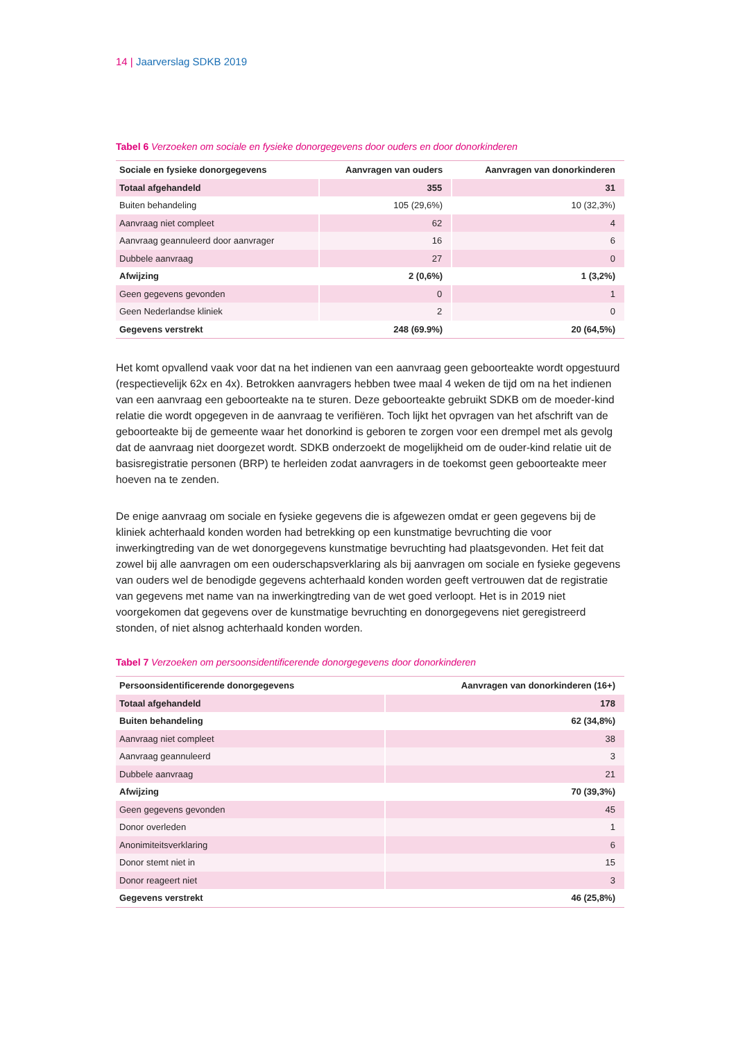14 | Jaarverslag SDKB 2019
Tabel 6 Verzoeken om sociale en fysieke donorgegevens door ouders en door donorkinderen
| Sociale en fysieke donorgegevens | Aanvragen van ouders | Aanvragen van donorkinderen |
| --- | --- | --- |
| Totaal afgehandeld | 355 | 31 |
| Buiten behandeling | 105 (29,6%) | 10 (32,3%) |
| Aanvraag niet compleet | 62 | 4 |
| Aanvraag geannuleerd door aanvrager | 16 | 6 |
| Dubbele aanvraag | 27 | 0 |
| Afwijzing | 2 (0,6%) | 1 (3,2%) |
| Geen gegevens gevonden | 0 | 1 |
| Geen Nederlandse kliniek | 2 | 0 |
| Gegevens verstrekt | 248 (69.9%) | 20 (64,5%) |
Het komt opvallend vaak voor dat na het indienen van een aanvraag geen geboorteakte wordt opgestuurd (respectievelijk 62x en 4x). Betrokken aanvragers hebben twee maal 4 weken de tijd om na het indienen van een aanvraag een geboorteakte na te sturen. Deze geboorteakte gebruikt SDKB om de moeder-kind relatie die wordt opgegeven in de aanvraag te verifiëren. Toch lijkt het opvragen van het afschrift van de geboorteakte bij de gemeente waar het donorkind is geboren te zorgen voor een drempel met als gevolg dat de aanvraag niet doorgezet wordt. SDKB onderzoekt de mogelijkheid om de ouder-kind relatie uit de basisregistratie personen (BRP) te herleiden zodat aanvragers in de toekomst geen geboorteakte meer hoeven na te zenden.
De enige aanvraag om sociale en fysieke gegevens die is afgewezen omdat er geen gegevens bij de kliniek achterhaald konden worden had betrekking op een kunstmatige bevruchting die voor inwerkingtreding van de wet donorgegevens kunstmatige bevruchting had plaatsgevonden. Het feit dat zowel bij alle aanvragen om een ouderschapsverklaring als bij aanvragen om sociale en fysieke gegevens van ouders wel de benodigde gegevens achterhaald konden worden geeft vertrouwen dat de registratie van gegevens met name van na inwerkingtreding van de wet goed verloopt. Het is in 2019 niet voorgekomen dat gegevens over de kunstmatige bevruchting en donorgegevens niet geregistreerd stonden, of niet alsnog achterhaald konden worden.
Tabel 7 Verzoeken om persoonsidentificerende donorgegevens door donorkinderen
| Persoonsidentificerende donorgegevens | Aanvragen van donorkinderen (16+) |
| --- | --- |
| Totaal afgehandeld | 178 |
| Buiten behandeling | 62 (34,8%) |
| Aanvraag niet compleet | 38 |
| Aanvraag geannuleerd | 3 |
| Dubbele aanvraag | 21 |
| Afwijzing | 70 (39,3%) |
| Geen gegevens gevonden | 45 |
| Donor overleden | 1 |
| Anonimiteitsverklaring | 6 |
| Donor stemt niet in | 15 |
| Donor reageert niet | 3 |
| Gegevens verstrekt | 46 (25,8%) |